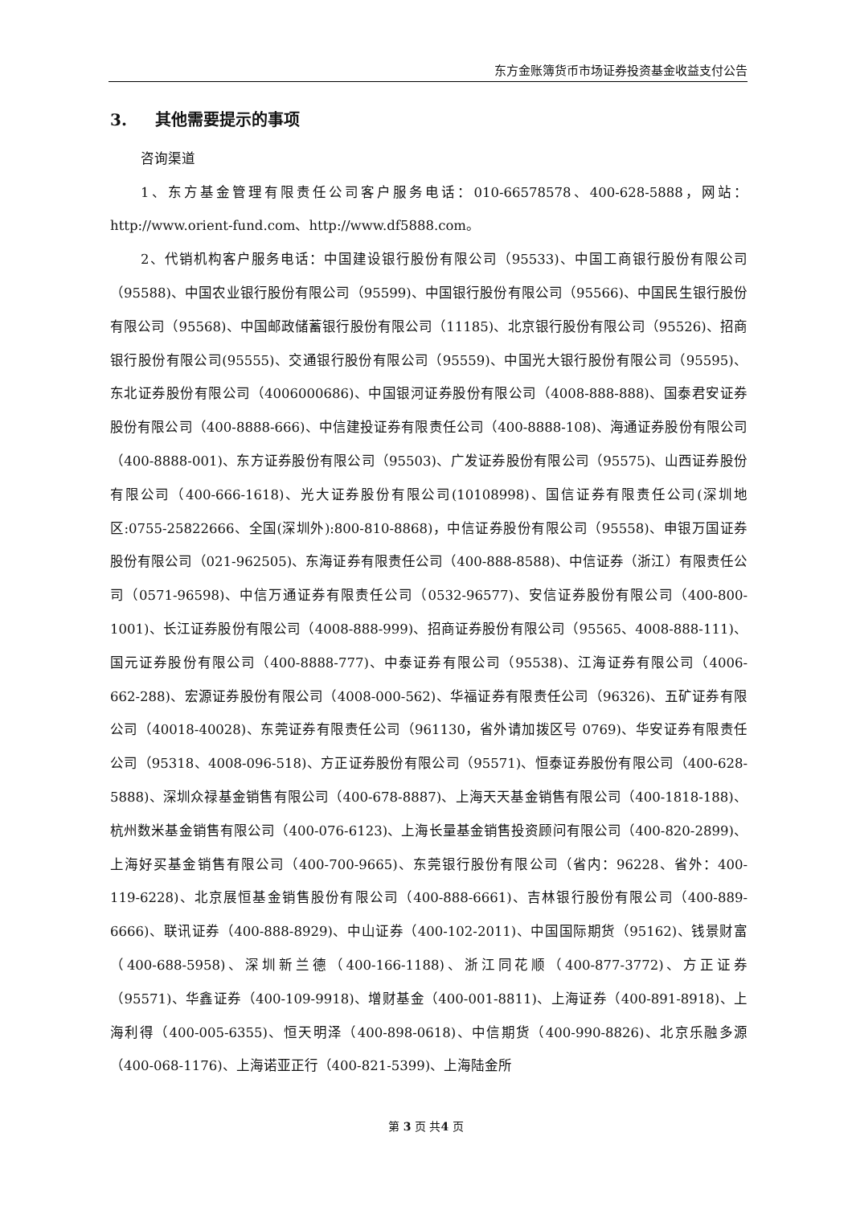东方金账簿货币市场证券投资基金收益支付公告
3. 其他需要提示的事项
咨询渠道
1、东方基金管理有限责任公司客户服务电话：010-66578578、400-628-5888，网站：http://www.orient-fund.com、http://www.df5888.com。
2、代销机构客户服务电话：中国建设银行股份有限公司（95533)、中国工商银行股份有限公司（95588)、中国农业银行股份有限公司（95599)、中国银行股份有限公司（95566)、中国民生银行股份有限公司（95568)、中国邮政储蓄银行股份有限公司（11185)、北京银行股份有限公司（95526)、招商银行股份有限公司(95555)、交通银行股份有限公司（95559)、中国光大银行股份有限公司（95595)、东北证券股份有限公司（4006000686)、中国银河证券股份有限公司（4008-888-888)、国泰君安证券股份有限公司（400-8888-666)、中信建投证券有限责任公司（400-8888-108)、海通证券股份有限公司（400-8888-001)、东方证券股份有限公司（95503)、广发证券股份有限公司（95575)、山西证券股份有限公司（400-666-1618)、光大证券股份有限公司(10108998)、国信证券有限责任公司(深圳地区:0755-25822666、全国(深圳外):800-810-8868)，中信证券股份有限公司（95558)、申银万国证券股份有限公司（021-962505)、东海证券有限责任公司（400-888-8588)、中信证券（浙江）有限责任公司（0571-96598)、中信万通证券有限责任公司（0532-96577)、安信证券股份有限公司（400-800-1001)、长江证券股份有限公司（4008-888-999)、招商证券股份有限公司（95565、4008-888-111)、国元证券股份有限公司（400-8888-777)、中泰证券有限公司（95538)、江海证券有限公司（4006-662-288)、宏源证券股份有限公司（4008-000-562)、华福证券有限责任公司（96326)、五矿证券有限公司（40018-40028)、东莞证券有限责任公司（961130，省外请加拨区号 0769)、华安证券有限责任公司（95318、4008-096-518)、方正证券股份有限公司（95571)、恒泰证券股份有限公司（400-628-5888)、深圳众禄基金销售有限公司（400-678-8887)、上海天天基金销售有限公司（400-1818-188)、杭州数米基金销售有限公司（400-076-6123)、上海长量基金销售投资顾问有限公司（400-820-2899)、上海好买基金销售有限公司（400-700-9665)、东莞银行股份有限公司（省内：96228、省外：400-119-6228)、北京展恒基金销售股份有限公司（400-888-6661)、吉林银行股份有限公司（400-889-6666)、联讯证券（400-888-8929)、中山证券（400-102-2011)、中国国际期货（95162)、钱景财富（400-688-5958)、深圳新兰德（400-166-1188)、浙江同花顺（400-877-3772)、方正证券（95571)、华鑫证券（400-109-9918)、增财基金（400-001-8811)、上海证券（400-891-8918)、上海利得（400-005-6355)、恒天明泽（400-898-0618)、中信期货（400-990-8826)、北京乐融多源（400-068-1176)、上海诺亚正行（400-821-5399)、上海陆金所
第 3 页 共4 页